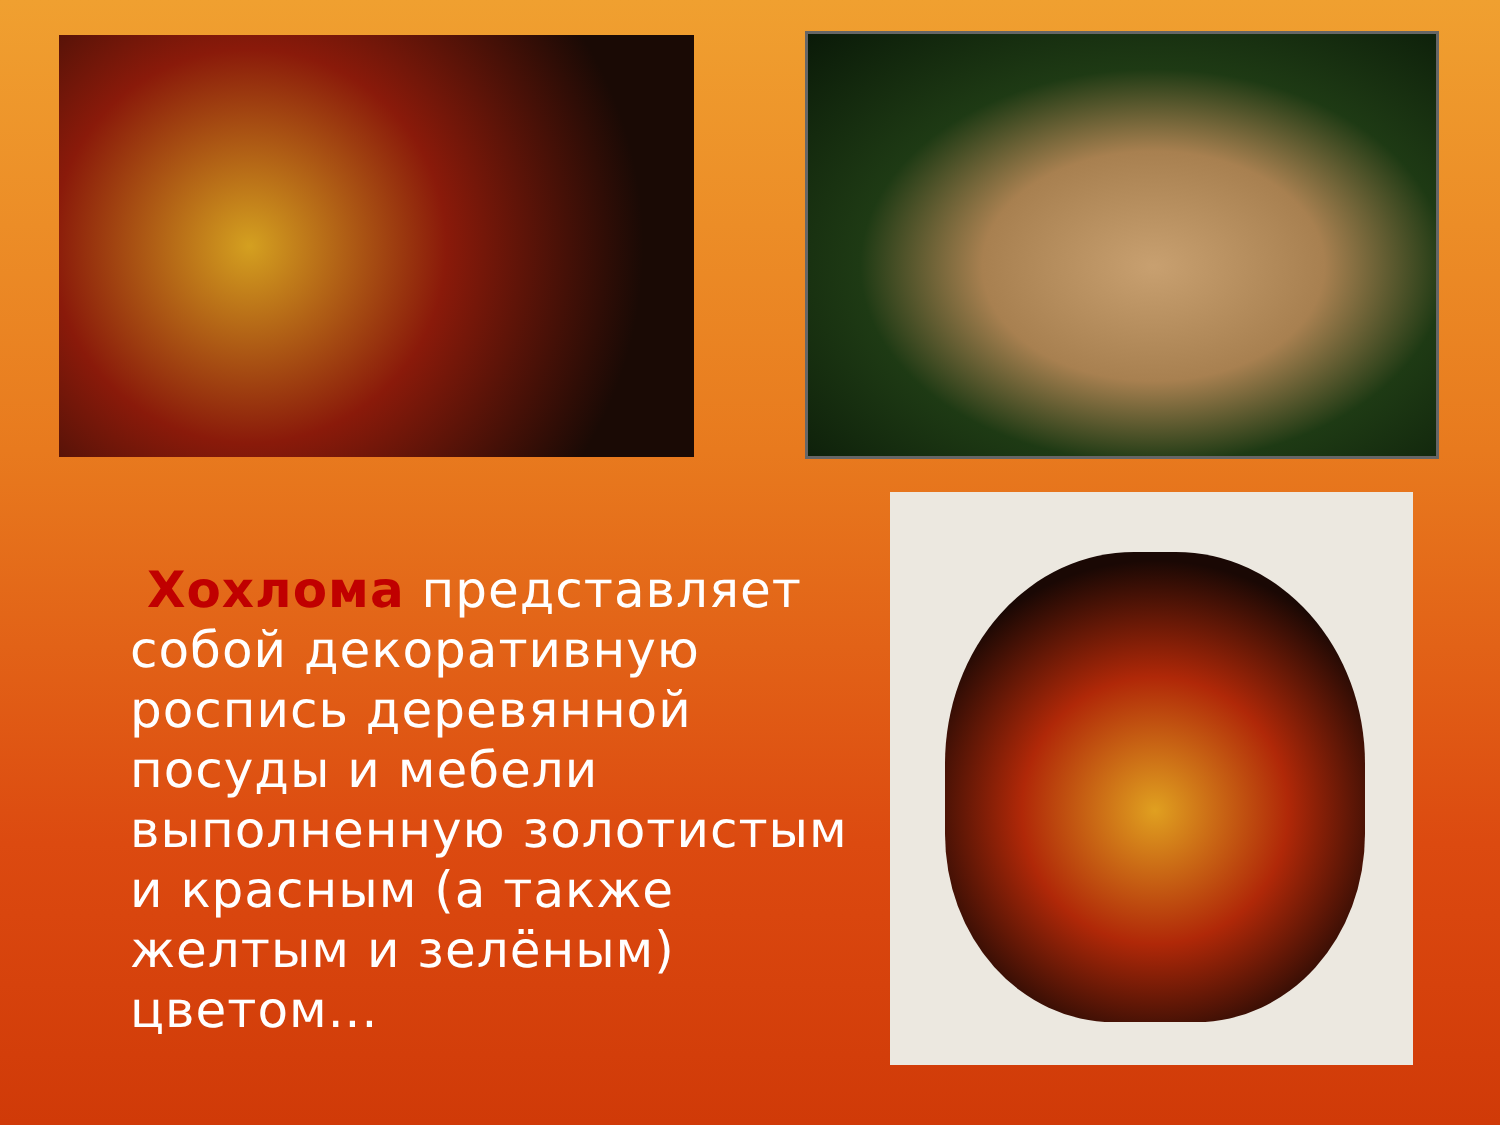Хохлома представляет собой декоративную роспись деревянной посуды и мебели выполненную золотистым и красным (а также желтым и зелёным) цветом...